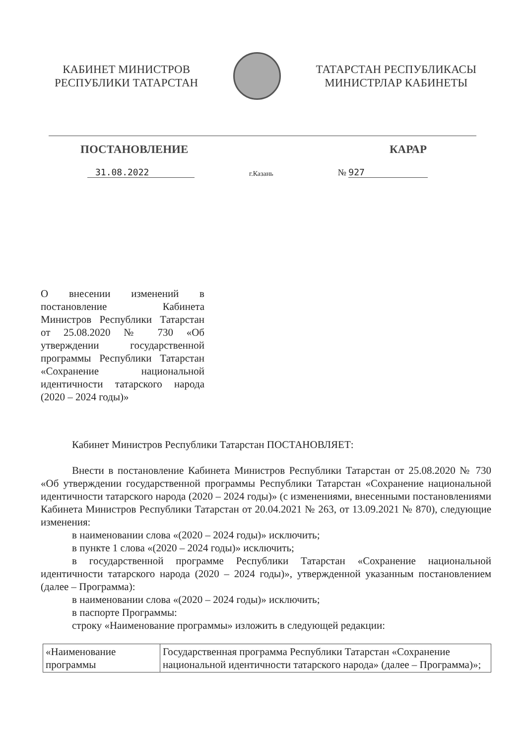КАБИНЕТ МИНИСТРОВ
РЕСПУБЛИКИ ТАТАРСТАН
ТАТАРСТАН РЕСПУБЛИКАСЫ
МИНИСТРЛАР КАБИНЕТЫ
ПОСТАНОВЛЕНИЕ КАРАР
31.08.2022 г.Казань № 927
О внесении изменений в постановление Кабинета Министров Республики Татарстан от 25.08.2020 № 730 «Об утверждении государственной программы Республики Татарстан «Сохранение национальной идентичности татарского народа (2020 – 2024 годы)»
Кабинет Министров Республики Татарстан ПОСТАНОВЛЯЕТ:
Внести в постановление Кабинета Министров Республики Татарстан от 25.08.2020 № 730 «Об утверждении государственной программы Республики Татарстан «Сохранение национальной идентичности татарского народа (2020 – 2024 годы)» (с изменениями, внесенными постановлениями Кабинета Министров Республики Татарстан от 20.04.2021 № 263, от 13.09.2021 № 870), следующие изменения:
в наименовании слова «(2020 – 2024 годы)» исключить;
в пункте 1 слова «(2020 – 2024 годы)» исключить;
в государственной программе Республики Татарстан «Сохранение национальной идентичности татарского народа (2020 – 2024 годы)», утвержденной указанным постановлением (далее – Программа):
в наименовании слова «(2020 – 2024 годы)» исключить;
в паспорте Программы:
строку «Наименование программы» изложить в следующей редакции:
| «Наименование программы | Государственная программа Республики Татарстан «Сохранение национальной идентичности татарского народа» (далее – Программа)»; |